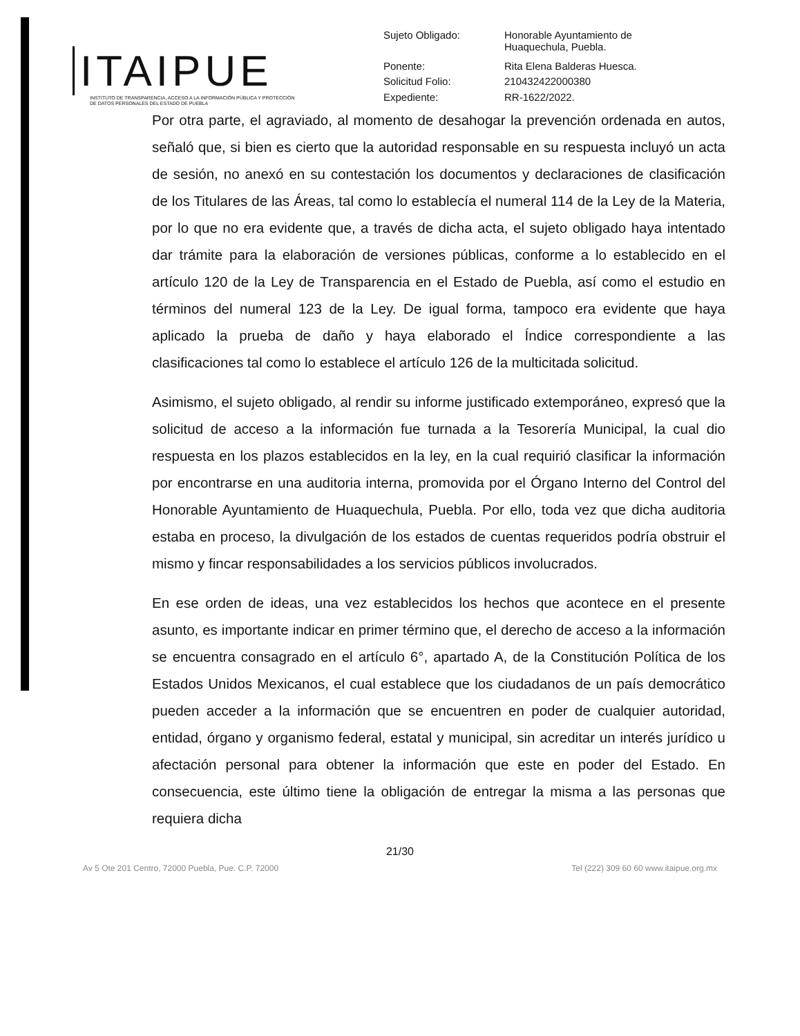ITAIPUE
INSTITUTO DE TRANSPARENCIA, ACCESO A LA INFORMACIÓN PÚBLICA Y PROTECCIÓN DE DATOS PERSONALES DEL ESTADO DE PUEBLA
| Sujeto Obligado: | Honorable Ayuntamiento de Huaquechula, Puebla. |
| Ponente: | Rita Elena Balderas Huesca. |
| Solicitud Folio: | 210432422000380 |
| Expediente: | RR-1622/2022. |
Por otra parte, el agraviado, al momento de desahogar la prevención ordenada en autos, señaló que, si bien es cierto que la autoridad responsable en su respuesta incluyó un acta de sesión, no anexó en su contestación los documentos y declaraciones de clasificación de los Titulares de las Áreas, tal como lo establecía el numeral 114 de la Ley de la Materia, por lo que no era evidente que, a través de dicha acta, el sujeto obligado haya intentado dar trámite para la elaboración de versiones públicas, conforme a lo establecido en el artículo 120 de la Ley de Transparencia en el Estado de Puebla, así como el estudio en términos del numeral 123 de la Ley. De igual forma, tampoco era evidente que haya aplicado la prueba de daño y haya elaborado el Índice correspondiente a las clasificaciones tal como lo establece el artículo 126 de la multicitada solicitud.
Asimismo, el sujeto obligado, al rendir su informe justificado extemporáneo, expresó que la solicitud de acceso a la información fue turnada a la Tesorería Municipal, la cual dio respuesta en los plazos establecidos en la ley, en la cual requirió clasificar la información por encontrarse en una auditoria interna, promovida por el Órgano Interno del Control del Honorable Ayuntamiento de Huaquechula, Puebla. Por ello, toda vez que dicha auditoria estaba en proceso, la divulgación de los estados de cuentas requeridos podría obstruir el mismo y fincar responsabilidades a los servicios públicos involucrados.
En ese orden de ideas, una vez establecidos los hechos que acontece en el presente asunto, es importante indicar en primer término que, el derecho de acceso a la información se encuentra consagrado en el artículo 6°, apartado A, de la Constitución Política de los Estados Unidos Mexicanos, el cual establece que los ciudadanos de un país democrático pueden acceder a la información que se encuentren en poder de cualquier autoridad, entidad, órgano y organismo federal, estatal y municipal, sin acreditar un interés jurídico u afectación personal para obtener la información que este en poder del Estado. En consecuencia, este último tiene la obligación de entregar la misma a las personas que requiera dicha
21/30
Av 5 Ote 201 Centro, 72000 Puebla, Pue. C.P. 72000 Tel (222) 309 60 60 www.itaipue.org.mx